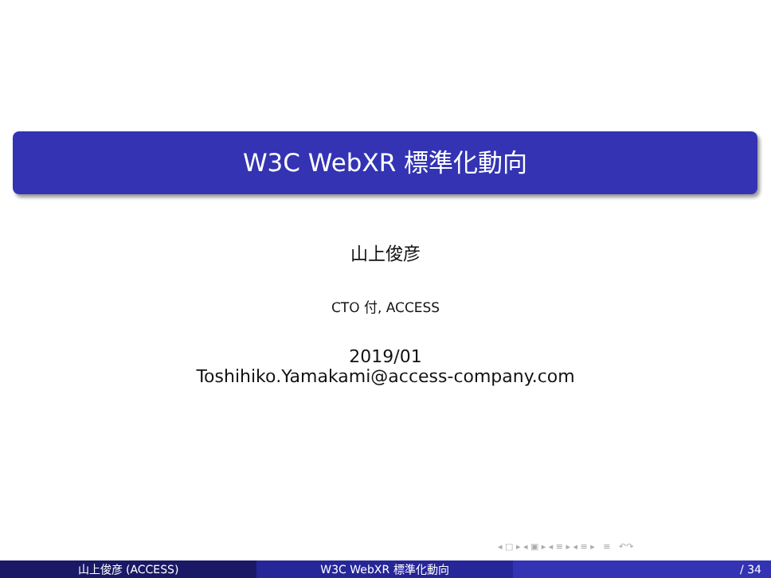W3C WebXR 標準化動向
山上俊彦
CTO 付, ACCESS
2019/01
Toshihiko.Yamakami@access-company.com
◂ □ ▸ ◂ ▣ ▸ ◂ ≡ ▸ ◂ ≡ ▸ ≡ ↶↷
山上俊彦 (ACCESS) W3C WebXR 標準化動向 / 34